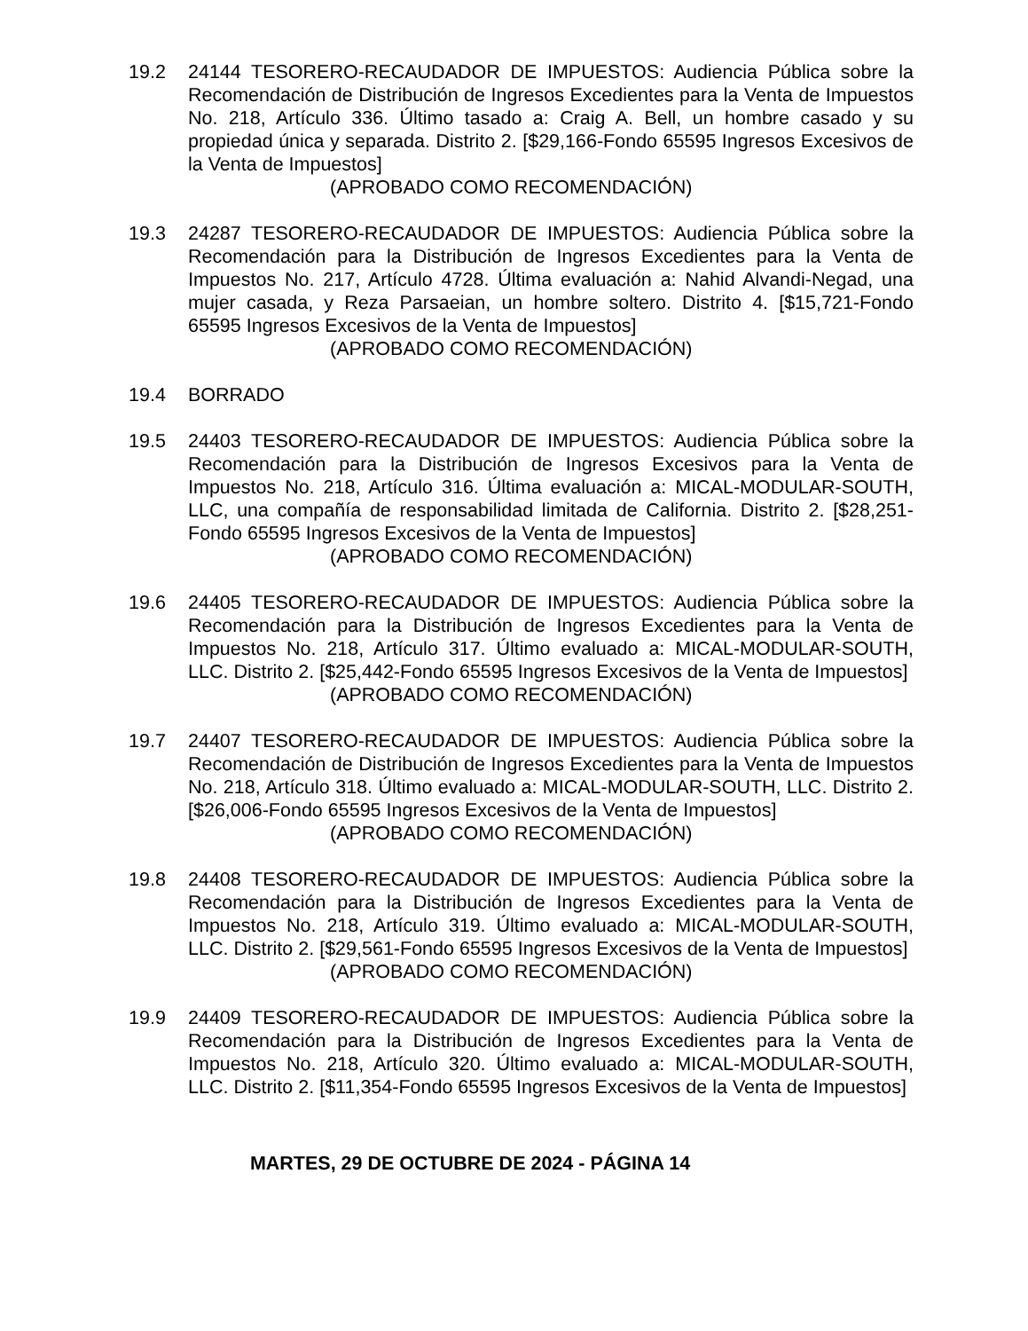19.2 24144 TESORERO-RECAUDADOR DE IMPUESTOS: Audiencia Pública sobre la Recomendación de Distribución de Ingresos Excedientes para la Venta de Impuestos No. 218, Artículo 336. Último tasado a: Craig A. Bell, un hombre casado y su propiedad única y separada. Distrito 2. [$29,166-Fondo 65595 Ingresos Excesivos de la Venta de Impuestos]
(APROBADO COMO RECOMENDACIÓN)
19.3 24287 TESORERO-RECAUDADOR DE IMPUESTOS: Audiencia Pública sobre la Recomendación para la Distribución de Ingresos Excedientes para la Venta de Impuestos No. 217, Artículo 4728. Última evaluación a: Nahid Alvandi-Negad, una mujer casada, y Reza Parsaeian, un hombre soltero. Distrito 4. [$15,721-Fondo 65595 Ingresos Excesivos de la Venta de Impuestos]
(APROBADO COMO RECOMENDACIÓN)
19.4 BORRADO
19.5 24403 TESORERO-RECAUDADOR DE IMPUESTOS: Audiencia Pública sobre la Recomendación para la Distribución de Ingresos Excesivos para la Venta de Impuestos No. 218, Artículo 316. Última evaluación a: MICAL-MODULAR-SOUTH, LLC, una compañía de responsabilidad limitada de California. Distrito 2. [$28,251-Fondo 65595 Ingresos Excesivos de la Venta de Impuestos]
(APROBADO COMO RECOMENDACIÓN)
19.6 24405 TESORERO-RECAUDADOR DE IMPUESTOS: Audiencia Pública sobre la Recomendación para la Distribución de Ingresos Excedientes para la Venta de Impuestos No. 218, Artículo 317. Último evaluado a: MICAL-MODULAR-SOUTH, LLC. Distrito 2. [$25,442-Fondo 65595 Ingresos Excesivos de la Venta de Impuestos]
(APROBADO COMO RECOMENDACIÓN)
19.7 24407 TESORERO-RECAUDADOR DE IMPUESTOS: Audiencia Pública sobre la Recomendación de Distribución de Ingresos Excedientes para la Venta de Impuestos No. 218, Artículo 318. Último evaluado a: MICAL-MODULAR-SOUTH, LLC. Distrito 2. [$26,006-Fondo 65595 Ingresos Excesivos de la Venta de Impuestos]
(APROBADO COMO RECOMENDACIÓN)
19.8 24408 TESORERO-RECAUDADOR DE IMPUESTOS: Audiencia Pública sobre la Recomendación para la Distribución de Ingresos Excedientes para la Venta de Impuestos No. 218, Artículo 319. Último evaluado a: MICAL-MODULAR-SOUTH, LLC. Distrito 2. [$29,561-Fondo 65595 Ingresos Excesivos de la Venta de Impuestos]
(APROBADO COMO RECOMENDACIÓN)
19.9 24409 TESORERO-RECAUDADOR DE IMPUESTOS: Audiencia Pública sobre la Recomendación para la Distribución de Ingresos Excedientes para la Venta de Impuestos No. 218, Artículo 320. Último evaluado a: MICAL-MODULAR-SOUTH, LLC. Distrito 2. [$11,354-Fondo 65595 Ingresos Excesivos de la Venta de Impuestos]
MARTES, 29 DE OCTUBRE DE 2024 - PÁGINA 14